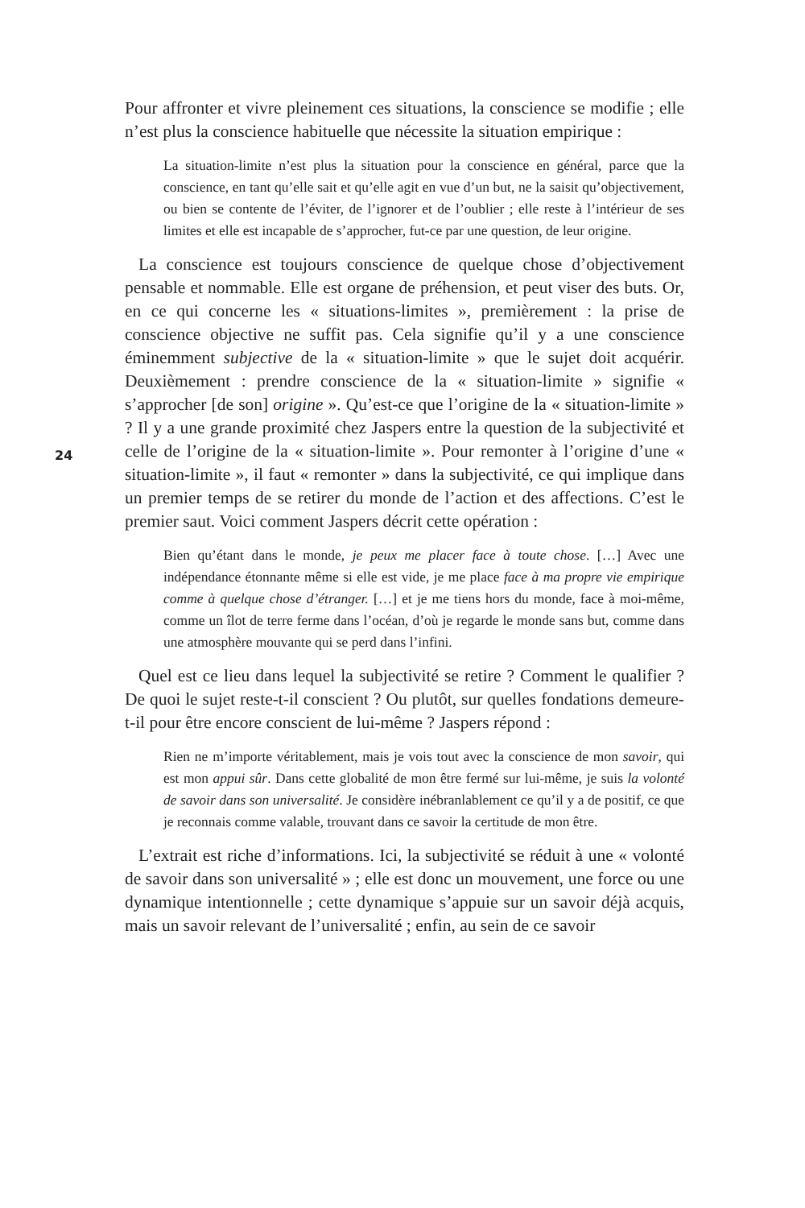Pour affronter et vivre pleinement ces situations, la conscience se modifie ; elle n’est plus la conscience habituelle que nécessite la situation empirique :
La situation-limite n’est plus la situation pour la conscience en général, parce que la conscience, en tant qu’elle sait et qu’elle agit en vue d’un but, ne la saisit qu’objectivement, ou bien se contente de l’éviter, de l’ignorer et de l’oublier ; elle reste à l’intérieur de ses limites et elle est incapable de s’approcher, fut-ce par une question, de leur origine.
La conscience est toujours conscience de quelque chose d’objectivement pensable et nommable. Elle est organe de préhension, et peut viser des buts. Or, en ce qui concerne les « situations-limites », premièrement : la prise de conscience objective ne suffit pas. Cela signifie qu’il y a une conscience éminemment subjective de la « situation-limite » que le sujet doit acquérir. Deuxièmement : prendre conscience de la « situation-limite » signifie « s’approcher [de son] origine ». Qu’est-ce que l’origine de la « situation-limite » ? Il y a une grande proximité chez Jaspers entre la question de la subjectivité et celle de l’origine de la « situation-limite ». Pour remonter à l’origine d’une « situation-limite », il faut « remonter » dans la subjectivité, ce qui implique dans un premier temps de se retirer du monde de l’action et des affections. C’est le premier saut. Voici comment Jaspers décrit cette opération :
Bien qu’étant dans le monde, je peux me placer face à toute chose. […] Avec une indépendance étonnante même si elle est vide, je me place face à ma propre vie empirique comme à quelque chose d’étranger. […] et je me tiens hors du monde, face à moi-même, comme un îlot de terre ferme dans l’océan, d’où je regarde le monde sans but, comme dans une atmosphère mouvante qui se perd dans l’infini.
Quel est ce lieu dans lequel la subjectivité se retire ? Comment le qualifier ? De quoi le sujet reste-t-il conscient ? Ou plutôt, sur quelles fondations demeure-t-il pour être encore conscient de lui-même ? Jaspers répond :
Rien ne m’importe véritablement, mais je vois tout avec la conscience de mon savoir, qui est mon appui sûr. Dans cette globalité de mon être fermé sur lui-même, je suis la volonté de savoir dans son universalité. Je considère inébranlablement ce qu’il y a de positif, ce que je reconnais comme valable, trouvant dans ce savoir la certitude de mon être.
L’extrait est riche d’informations. Ici, la subjectivité se réduit à une « volonté de savoir dans son universalité » ; elle est donc un mouvement, une force ou une dynamique intentionnelle ; cette dynamique s’appuie sur un savoir déjà acquis, mais un savoir relevant de l’universalité ; enfin, au sein de ce savoir
24